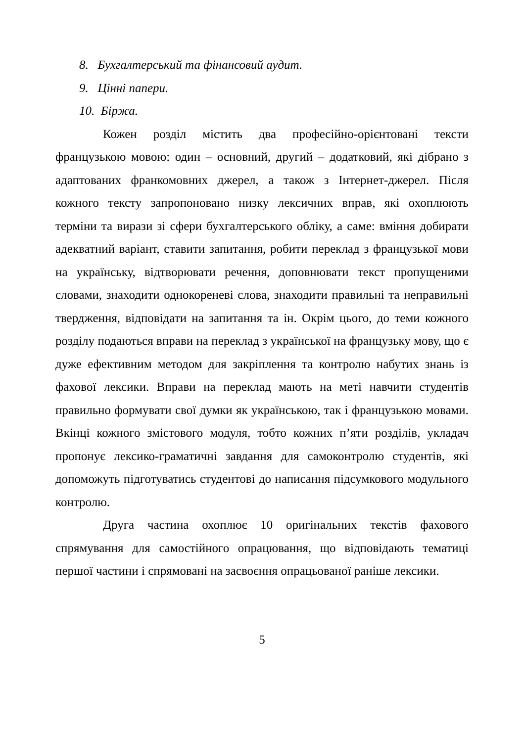8. Бухгалтерський та фінансовий аудит.
9. Цінні папери.
10. Біржа.
Кожен розділ містить два професійно-орієнтовані тексти французькою мовою: один – основний, другий – додатковий, які дібрано з адаптованих франкомовних джерел, а також з Інтернет-джерел. Після кожного тексту запропоновано низку лексичних вправ, які охоплюють терміни та вирази зі сфери бухгалтерського обліку, а саме: вміння добирати адекватний варіант, ставити запитання, робити переклад з французької мови на українську, відтворювати речення, доповнювати текст пропущеними словами, знаходити однокореневі слова, знаходити правильні та неправильні твердження, відповідати на запитання та ін. Окрім цього, до теми кожного розділу подаються вправи на переклад з української на французьку мову, що є дуже ефективним методом для закріплення та контролю набутих знань із фахової лексики. Вправи на переклад мають на меті навчити студентів правильно формувати свої думки як українською, так і французькою мовами. Вкінці кожного змістового модуля, тобто кожних п’яти розділів, укладач пропонує лексико-граматичні завдання для самоконтролю студентів, які допоможуть підготуватись студентові до написання підсумкового модульного контролю.
Друга частина охоплює 10 оригінальних текстів фахового спрямування для самостійного опрацювання, що відповідають тематиці першої частини і спрямовані на засвоєння опрацьованої раніше лексики.
5